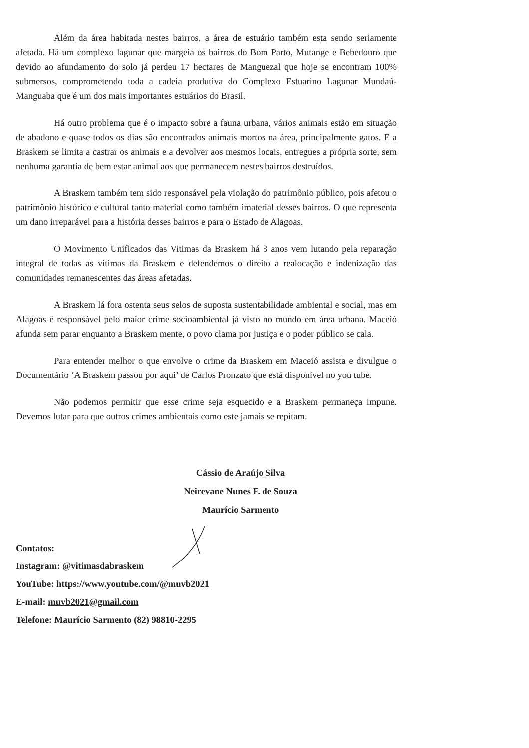Além da área habitada nestes bairros, a área de estuário também esta sendo seriamente afetada. Há um complexo lagunar que margeia os bairros do Bom Parto, Mutange e Bebedouro que devido ao afundamento do solo já perdeu 17 hectares de Manguezal que hoje se encontram 100% submersos, comprometendo toda a cadeia produtiva do Complexo Estuarino Lagunar Mundaú-Manguaba que é um dos mais importantes estuários do Brasil.
Há outro problema que é o impacto sobre a fauna urbana, vários animais estão em situação de abadono e quase todos os dias são encontrados animais mortos na área, principalmente gatos. E a Braskem se limita a castrar os animais e a devolver aos mesmos locais, entregues a própria sorte, sem nenhuma garantia de bem estar animal aos que permanecem nestes bairros destruídos.
A Braskem também tem sido responsável pela violação do patrimônio público, pois afetou o patrimônio histórico e cultural tanto material como também imaterial desses bairros. O que representa um dano irreparável para a história desses bairros e para o Estado de Alagoas.
O Movimento Unificados das Vitimas da Braskem há 3 anos vem lutando pela reparação integral de todas as vitimas da Braskem e defendemos o direito a realocação e indenização das comunidades remanescentes das áreas afetadas.
A Braskem lá fora ostenta seus selos de suposta sustentabilidade ambiental e social, mas em Alagoas é responsável pelo maior crime socioambiental já visto no mundo em área urbana. Maceió afunda sem parar enquanto a Braskem mente, o povo clama por justiça e o poder público se cala.
Para entender melhor o que envolve o crime da Braskem em Maceió assista e divulgue o Documentário ‘A Braskem passou por aqui’ de Carlos Pronzato que está disponível no you tube.
Não podemos permitir que esse crime seja esquecido e a Braskem permaneça impune. Devemos lutar para que outros crimes ambientais como este jamais se repitam.
Cássio de Araújo Silva
Neirevane Nunes F. de Souza
Maurício Sarmento
Contatos:
Instagram: @vitimasdabraskem
YouTube: https://www.youtube.com/@muvb2021
E-mail: muvb2021@gmail.com
Telefone: Maurício Sarmento (82) 98810-2295